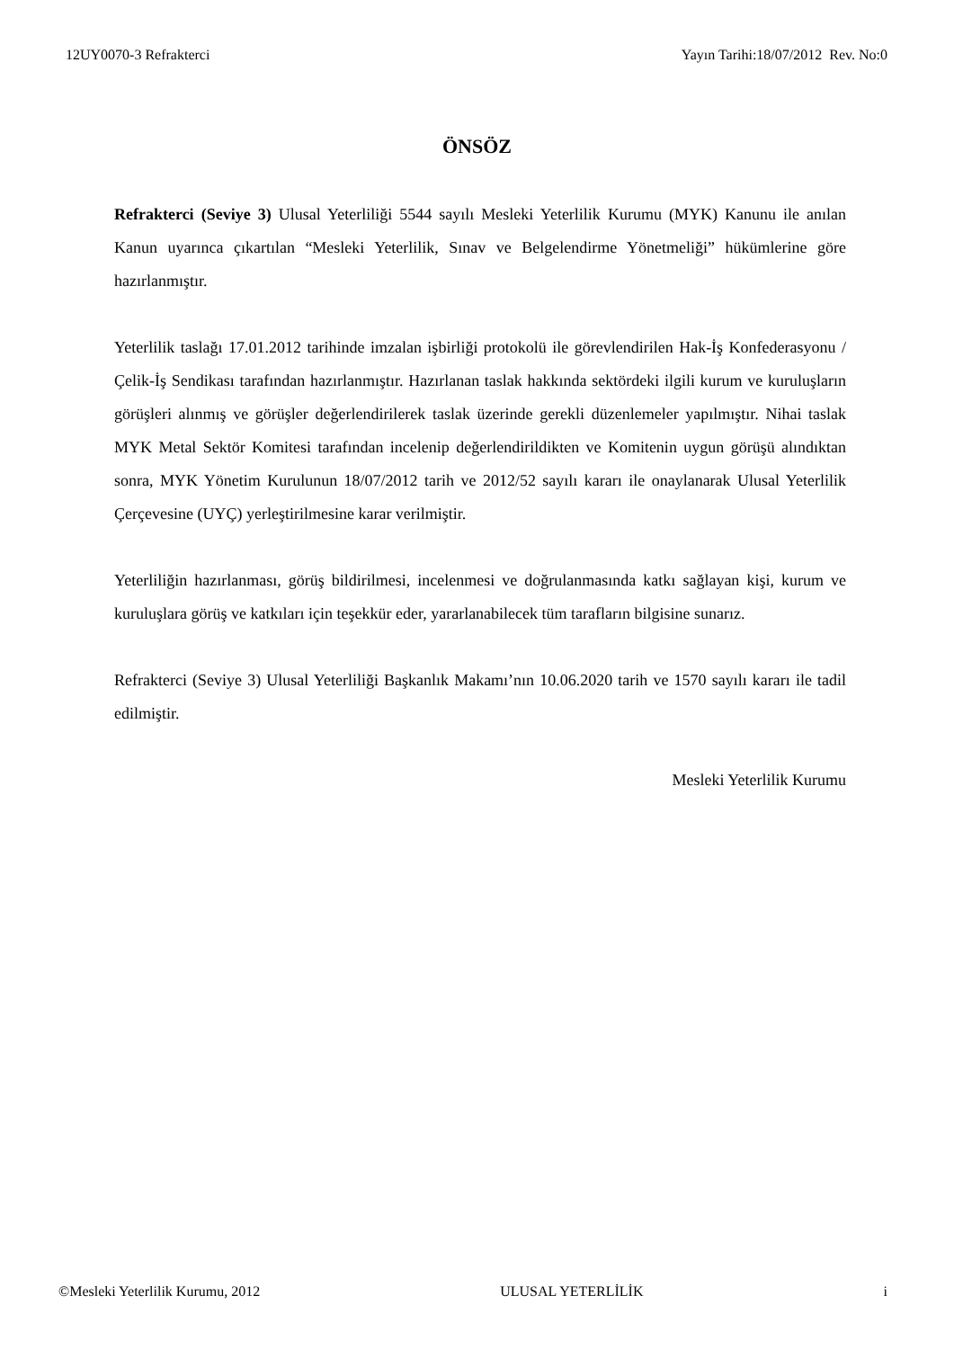12UY0070-3 Refrakterci Yayın Tarihi:18/07/2012 Rev. No:0
ÖNSÖZ
Refrakterci (Seviye 3) Ulusal Yeterliliği 5544 sayılı Mesleki Yeterlilik Kurumu (MYK) Kanunu ile anılan Kanun uyarınca çıkartılan “Mesleki Yeterlilik, Sınav ve Belgelendirme Yönetmeliği” hükümlerine göre hazırlanmıştır.
Yeterlilik taslağı 17.01.2012 tarihinde imzalan işbirliği protokolü ile görevlendirilen Hak-İş Konfederasyonu / Çelik-İş Sendikası tarafından hazırlanmıştır. Hazırlanan taslak hakkında sektördeki ilgili kurum ve kuruluşların görüşleri alınmış ve görüşler değerlendirilerek taslak üzerinde gerekli düzenlemeler yapılmıştır. Nihai taslak MYK Metal Sektör Komitesi tarafından incelenip değerlendirildikten ve Komitenin uygun görüşü alındıktan sonra, MYK Yönetim Kurulunun 18/07/2012 tarih ve 2012/52 sayılı kararı ile onaylanarak Ulusal Yeterlilik Çerçevesine (UYÇ) yerleştirilmesine karar verilmiştir.
Yeterliliğin hazırlanması, görüş bildirilmesi, incelenmesi ve doğrulanmasında katkı sağlayan kişi, kurum ve kuruluşlara görüş ve katkıları için teşekkür eder, yararlanabilecek tüm tarafların bilgisine sunarız.
Refrakterci (Seviye 3) Ulusal Yeterliliği Başkanlık Makamı’nın 10.06.2020 tarih ve 1570 sayılı kararı ile tadil edilmiştir.
Mesleki Yeterlilik Kurumu
©Mesleki Yeterlilik Kurumu, 2012 ULUSAL YETERLİLİK i